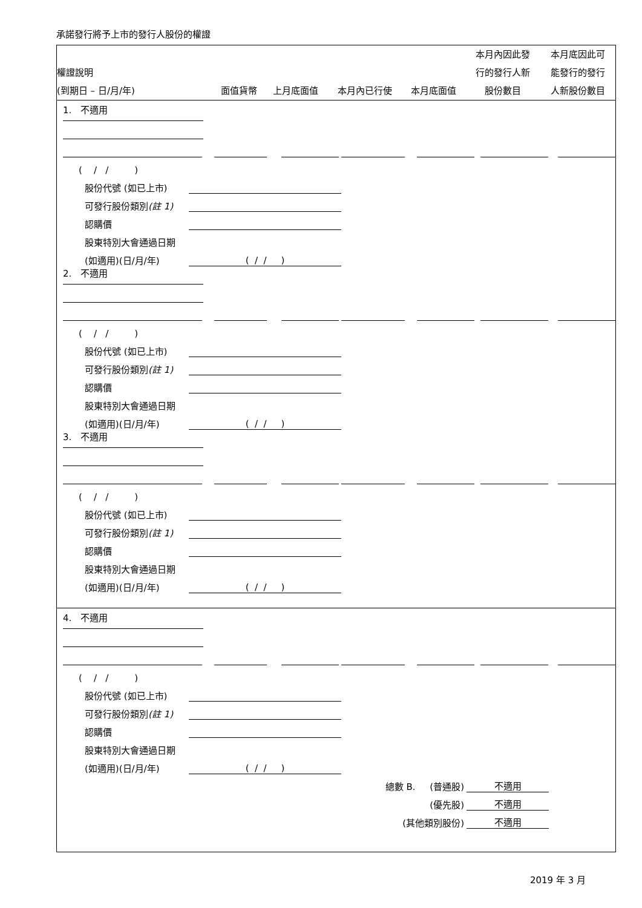承諾發行將予上市的發行人股份的權證
| 權證說明 (到期日 – 日/月/年) | 面值貨幣 | 上月底面值 | 本月內已行使 | 本月底面值 | 本月內因此發 行的發行人新 股份數目 | 本月底因此可 能發行的發行 人新股份數目 |
| --- | --- | --- | --- | --- | --- | --- |
1. 不適用
( / / )
股份代號 (如已上市)
可發行股份類別(註 1)
認購價
股東特別大會通過日期
(如適用)(日/月/年)
( / / )
2. 不適用
( / / )
股份代號 (如已上市)
可發行股份類別(註 1)
認購價
股東特別大會通過日期
(如適用)(日/月/年)
( / / )
3. 不適用
( / / )
股份代號 (如已上市)
可發行股份類別(註 1)
認購價
股東特別大會通過日期
(如適用)(日/月/年)
( / / )
4. 不適用
( / / )
股份代號 (如已上市)
可發行股份類別(註 1)
認購價
股東特別大會通過日期
(如適用)(日/月/年)
( / / )
總數 B. (普通股)
不適用
(優先股)
不適用
(其他類別股份)
不適用
2019 年 3 月